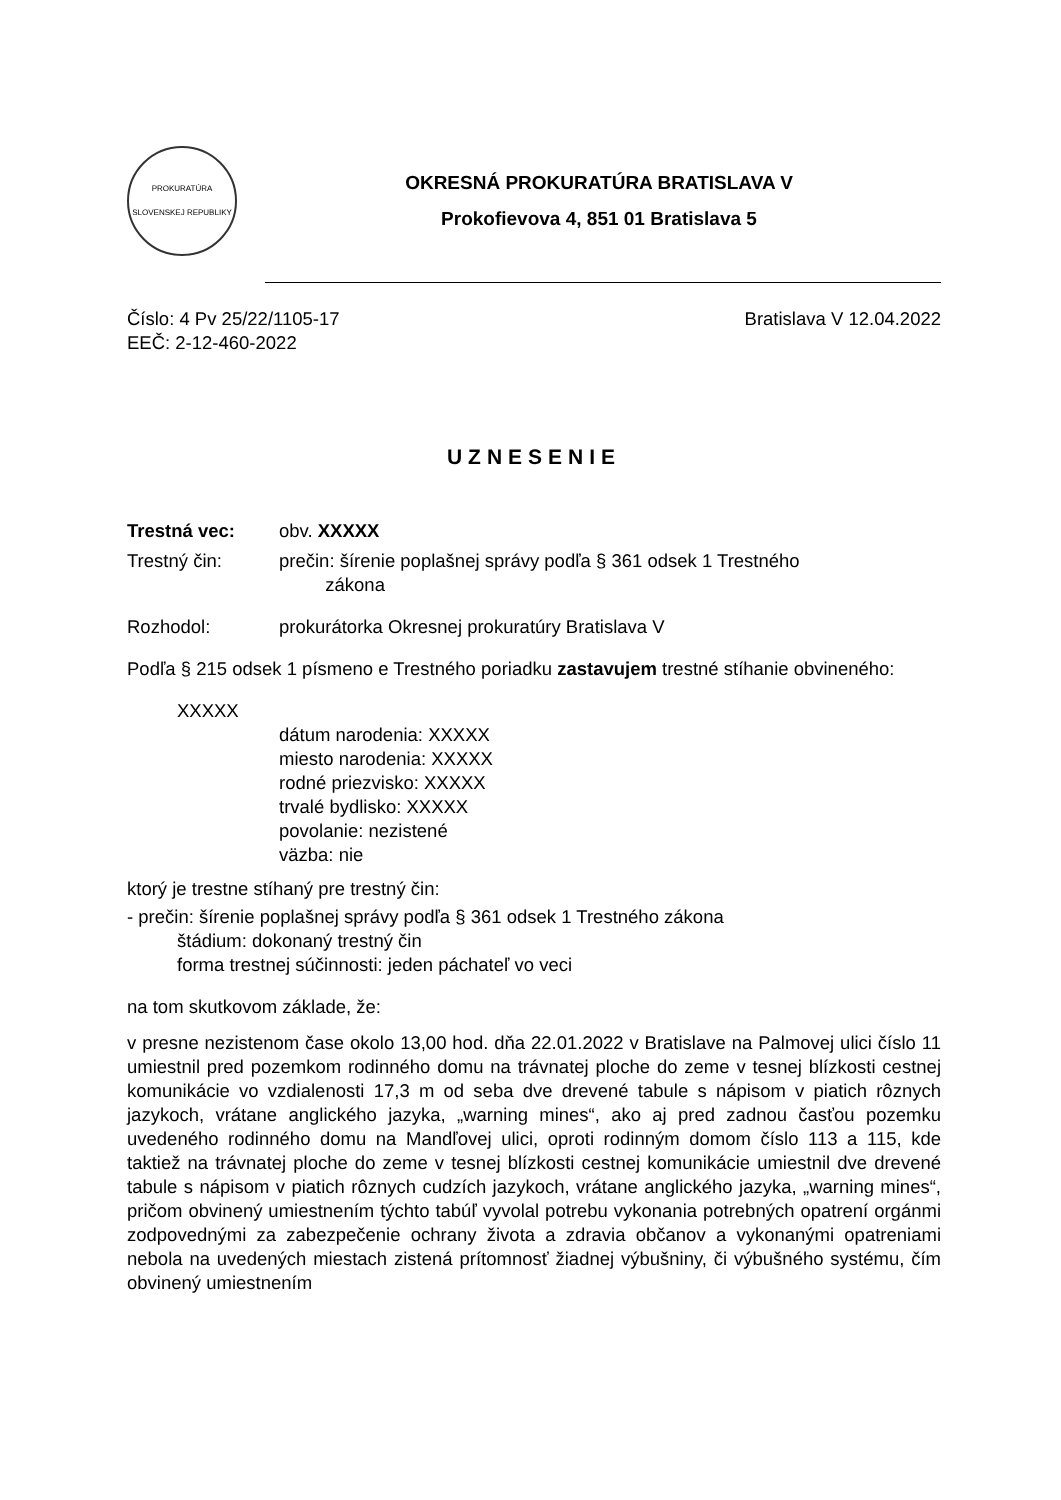PROKURATÚRA
SLOVENSKEJ REPUBLIKY
OKRESNÁ PROKURATÚRA BRATISLAVA V
Prokofievova 4, 851 01 Bratislava 5
Číslo: 4 Pv 25/22/1105-17 Bratislava V 12.04.2022
EEČ: 2-12-460-2022
UZNESENIE
Trestná vec: obv. XXXXX
Trestný čin: prečin: šírenie poplašnej správy podľa § 361 odsek 1 Trestného
zákona
Rozhodol: prokurátorka Okresnej prokuratúry Bratislava V
Podľa § 215 odsek 1 písmeno e Trestného poriadku zastavujem trestné stíhanie obvineného:
XXXXX
dátum narodenia: XXXXX
miesto narodenia: XXXXX
rodné priezvisko: XXXXX
trvalé bydlisko: XXXXX
povolanie: nezistené
väzba: nie
ktorý je trestne stíhaný pre trestný čin:
- prečin: šírenie poplašnej správy podľa § 361 odsek 1 Trestného zákona
štádium: dokonaný trestný čin
forma trestnej súčinnosti: jeden páchateľ vo veci
na tom skutkovom základe, že:
v presne nezistenom čase okolo 13,00 hod. dňa 22.01.2022 v Bratislave na Palmovej ulici číslo 11 umiestnil pred pozemkom rodinného domu na trávnatej ploche do zeme v tesnej blízkosti cestnej komunikácie vo vzdialenosti 17,3 m od seba dve drevené tabule s nápisom v piatich rôznych jazykoch, vrátane anglického jazyka, „warning mines“, ako aj pred zadnou časťou pozemku uvedeného rodinného domu na Mandľovej ulici, oproti rodinným domom číslo 113 a 115, kde taktiež na trávnatej ploche do zeme v tesnej blízkosti cestnej komunikácie umiestnil dve drevené tabule s nápisom v piatich rôznych cudzích jazykoch, vrátane anglického jazyka, „warning mines“, pričom obvinený umiestnením týchto tabúľ vyvolal potrebu vykonania potrebných opatrení orgánmi zodpovednými za zabezpečenie ochrany života a zdravia občanov a vykonanými opatreniami nebola na uvedených miestach zistená prítomnosť žiadnej výbušniny, či výbušného systému, čím obvinený umiestnením